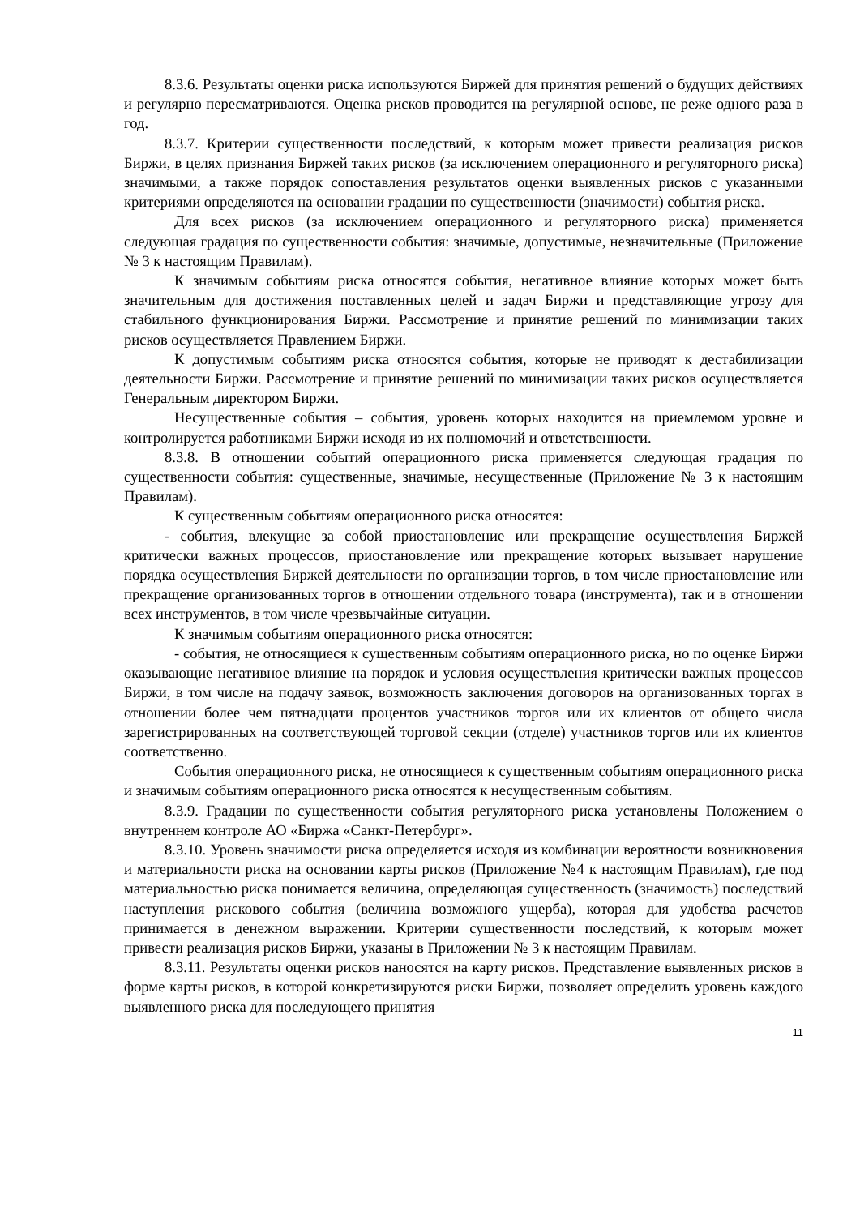8.3.6. Результаты оценки риска используются Биржей для принятия решений о будущих действиях и регулярно пересматриваются. Оценка рисков проводится на регулярной основе, не реже одного раза в год.
8.3.7. Критерии существенности последствий, к которым может привести реализация рисков Биржи, в целях признания Биржей таких рисков (за исключением операционного и регуляторного риска) значимыми, а также порядок сопоставления результатов оценки выявленных рисков с указанными критериями определяются на основании градации по существенности (значимости) события риска.
Для всех рисков (за исключением операционного и регуляторного риска) применяется следующая градация по существенности события: значимые, допустимые, незначительные (Приложение № 3 к настоящим Правилам).
К значимым событиям риска относятся события, негативное влияние которых может быть значительным для достижения поставленных целей и задач Биржи и представляющие угрозу для стабильного функционирования Биржи. Рассмотрение и принятие решений по минимизации таких рисков осуществляется Правлением Биржи.
К допустимым событиям риска относятся события, которые не приводят к дестабилизации деятельности Биржи. Рассмотрение и принятие решений по минимизации таких рисков осуществляется Генеральным директором Биржи.
Несущественные события – события, уровень которых находится на приемлемом уровне и контролируется работниками Биржи исходя из их полномочий и ответственности.
8.3.8. В отношении событий операционного риска применяется следующая градация по существенности события: существенные, значимые, несущественные (Приложение № 3 к настоящим Правилам).
К существенным событиям операционного риска относятся:
- события, влекущие за собой приостановление или прекращение осуществления Биржей критически важных процессов, приостановление или прекращение которых вызывает нарушение порядка осуществления Биржей деятельности по организации торгов, в том числе приостановление или прекращение организованных торгов в отношении отдельного товара (инструмента), так и в отношении всех инструментов, в том числе чрезвычайные ситуации.
К значимым событиям операционного риска относятся:
- события, не относящиеся к существенным событиям операционного риска, но по оценке Биржи оказывающие негативное влияние на порядок и условия осуществления критически важных процессов Биржи, в том числе на подачу заявок, возможность заключения договоров на организованных торгах в отношении более чем пятнадцати процентов участников торгов или их клиентов от общего числа зарегистрированных на соответствующей торговой секции (отделе) участников торгов или их клиентов соответственно.
События операционного риска, не относящиеся к существенным событиям операционного риска и значимым событиям операционного риска относятся к несущественным событиям.
8.3.9. Градации по существенности события регуляторного риска установлены Положением о внутреннем контроле АО «Биржа «Санкт-Петербург».
8.3.10. Уровень значимости риска определяется исходя из комбинации вероятности возникновения и материальности риска на основании карты рисков (Приложение №4 к настоящим Правилам), где под материальностью риска понимается величина, определяющая существенность (значимость) последствий наступления рискового события (величина возможного ущерба), которая для удобства расчетов принимается в денежном выражении. Критерии существенности последствий, к которым может привести реализация рисков Биржи, указаны в Приложении № 3 к настоящим Правилам.
8.3.11. Результаты оценки рисков наносятся на карту рисков. Представление выявленных рисков в форме карты рисков, в которой конкретизируются риски Биржи, позволяет определить уровень каждого выявленного риска для последующего принятия
11